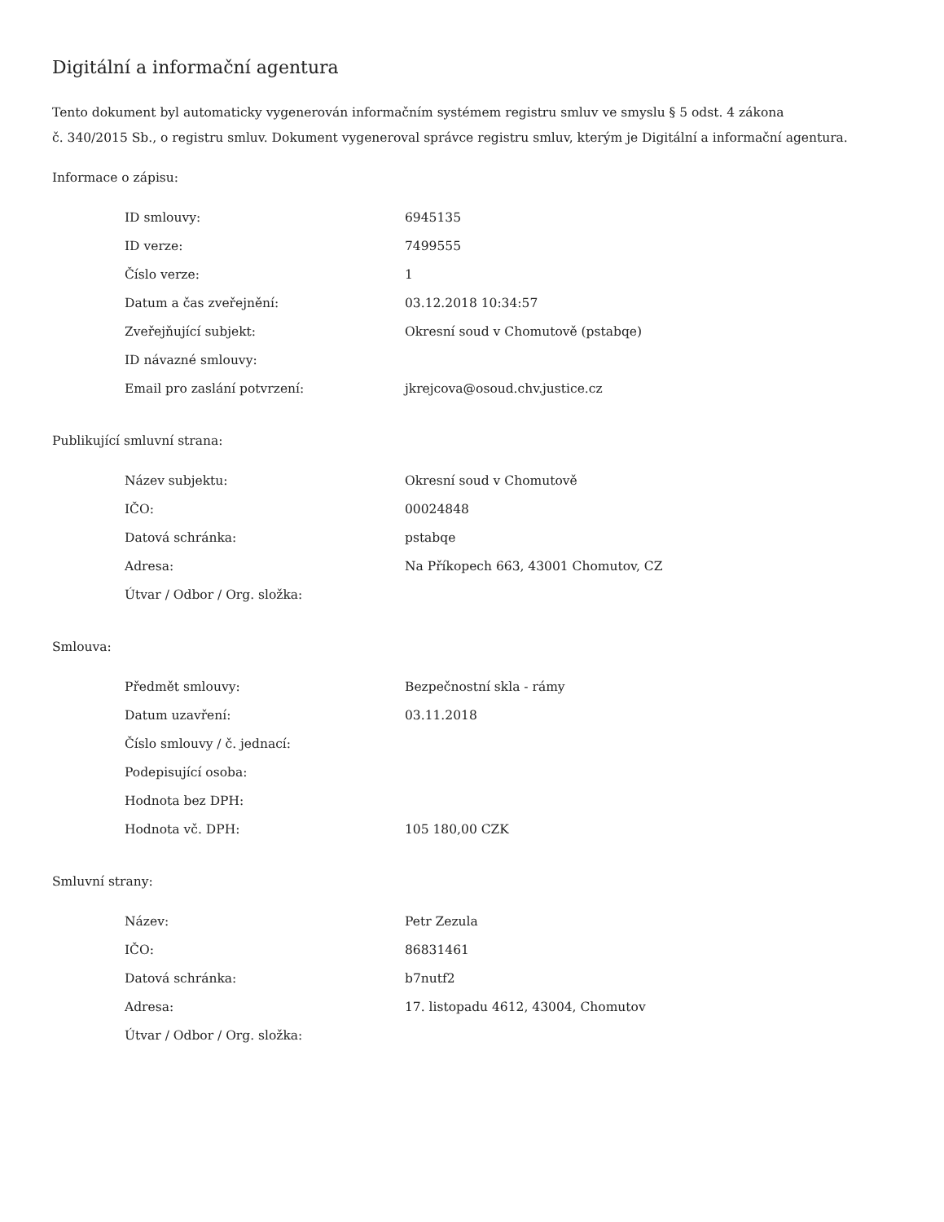Digitální a informační agentura
Tento dokument byl automaticky vygenerován informačním systémem registru smluv ve smyslu § 5 odst. 4 zákona
č. 340/2015 Sb., o registru smluv. Dokument vygeneroval správce registru smluv, kterým je Digitální a informační agentura.
Informace o zápisu:
| ID smlouvy: | 6945135 |
| ID verze: | 7499555 |
| Číslo verze: | 1 |
| Datum a čas zveřejnění: | 03.12.2018 10:34:57 |
| Zveřejňující subjekt: | Okresní soud v Chomutově (pstabqe) |
| ID návazné smlouvy: | |
| Email pro zaslání potvrzení: | jkrejcova@osoud.chv.justice.cz |
Publikující smluvní strana:
| Název subjektu: | Okresní soud v Chomutově |
| IČO: | 00024848 |
| Datová schránka: | pstabqe |
| Adresa: | Na Příkopech 663, 43001 Chomutov, CZ |
| Útvar / Odbor / Org. složka: | |
Smlouva:
| Předmět smlouvy: | Bezpečnostní skla - rámy |
| Datum uzavření: | 03.11.2018 |
| Číslo smlouvy / č. jednací: | |
| Podepisující osoba: | |
| Hodnota bez DPH: | |
| Hodnota vč. DPH: | 105 180,00 CZK |
Smluvní strany:
| Název: | Petr Zezula |
| IČO: | 86831461 |
| Datová schránka: | b7nutf2 |
| Adresa: | 17. listopadu 4612, 43004, Chomutov |
| Útvar / Odbor / Org. složka: | |